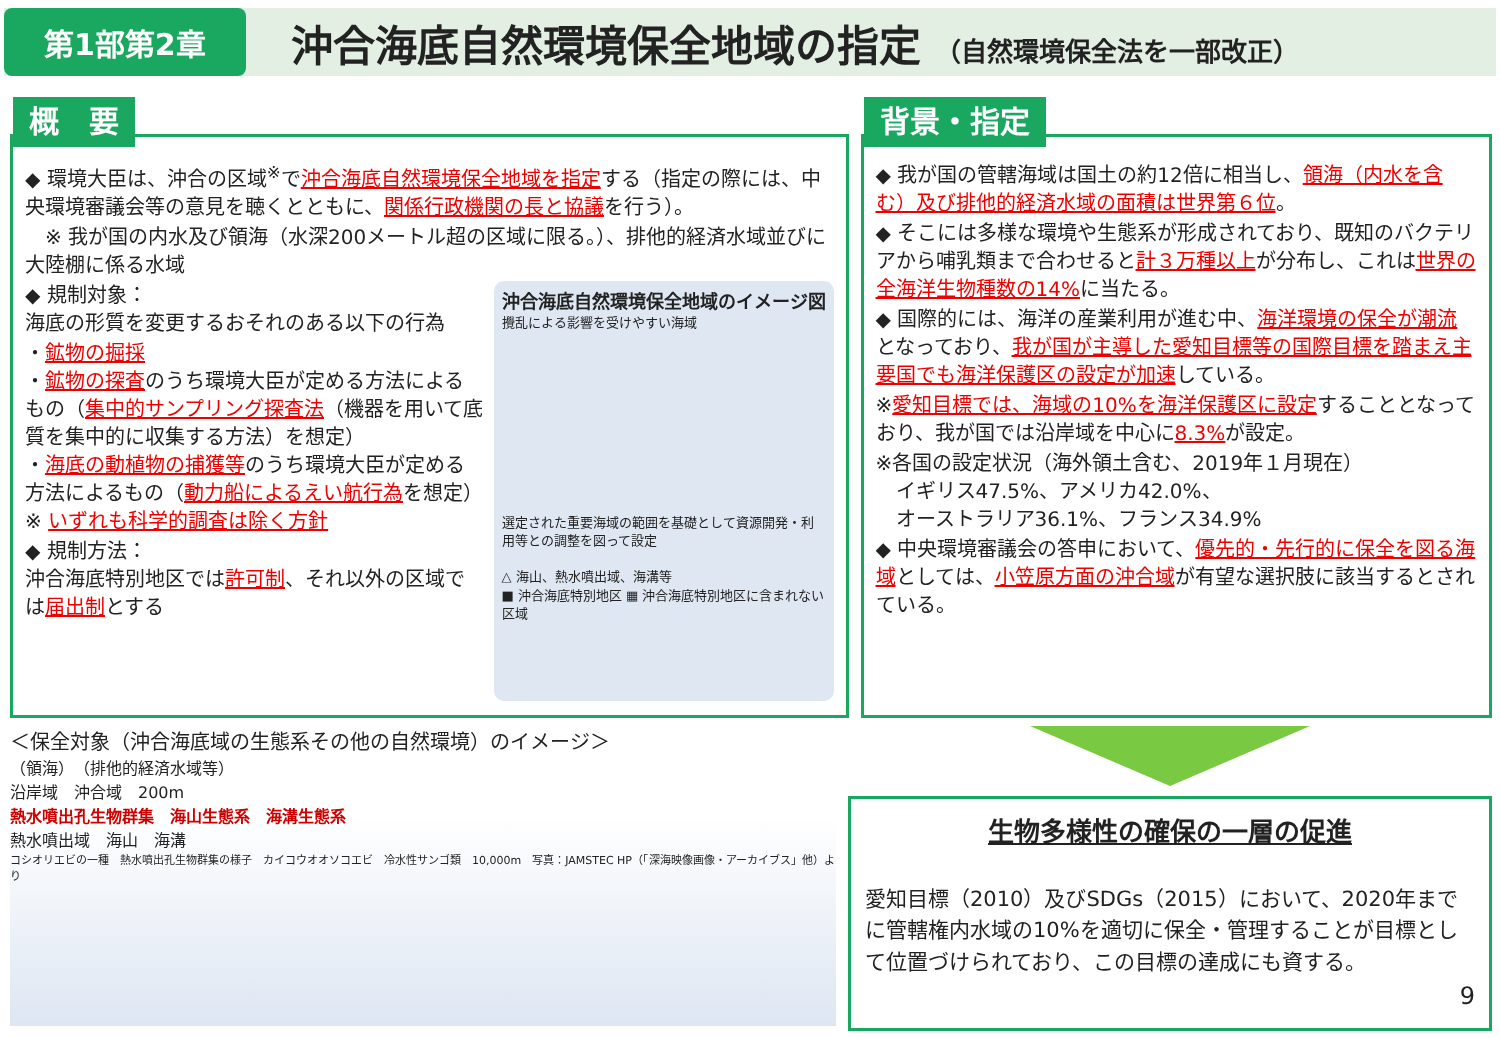第1部第2章
沖合海底自然環境保全地域の指定 （自然環境保全法を一部改正）
概　要
◆ 環境大臣は、沖合の区域<sup>※</sup>で沖合海底自然環境保全地域を指定する（指定の際には、中央環境審議会等の意見を聴くとともに、関係行政機関の長と協議を行う）。
　※ 我が国の内水及び領海（水深200メートル超の区域に限る。）、排他的経済水域並びに大陸棚に係る水域
沖合海底自然環境保全地域のイメージ図
攪乱による影響を受けやすい海域
選定された重要海域の範囲を基礎として資源開発・利用等との調整を図って設定
△ 海山、熱水噴出域、海溝等
■ 沖合海底特別地区 ▦ 沖合海底特別地区に含まれない区域
◆ 規制対象：
海底の形質を変更するおそれのある以下の行為
・鉱物の掘採
・鉱物の探査のうち環境大臣が定める方法によるもの（集中的サンプリング探査法（機器を用いて底質を集中的に収集する方法）を想定）
・海底の動植物の捕獲等のうち環境大臣が定める方法によるもの（動力船によるえい航行為を想定）
※ いずれも科学的調査は除く方針
◆ 規制方法：
沖合海底特別地区では許可制、それ以外の区域では届出制とする
背景・指定
◆ 我が国の管轄海域は国土の約12倍に相当し、領海（内水を含む）及び排他的経済水域の面積は世界第６位。
◆ そこには多様な環境や生態系が形成されており、既知のバクテリアから哺乳類まで合わせると計３万種以上が分布し、これは世界の全海洋生物種数の14% に当たる。
◆ 国際的には、海洋の産業利用が進む中、海洋環境の保全が潮流となっており、我が国が主導した愛知目標等の国際目標を踏まえ主要国でも海洋保護区の設定が加速している。
※愛知目標では、海域の10%を海洋保護区に設定することとなっており、我が国では沿岸域を中心に8.3% が設定。
※各国の設定状況（海外領土含む、2019年１月現在）
　イギリス47.5%、アメリカ42.0%、
　オーストラリア36.1%、フランス34.9%
◆ 中央環境審議会の答申において、優先的・先行的に保全を図る海域としては、小笠原方面の沖合域が有望な選択肢に該当するとされている。
＜保全対象（沖合海底域の生態系その他の自然環境）のイメージ＞
（領海）　（排他的経済水域等）
沿岸域　沖合域　200m
熱水噴出孔生物群集　海山生態系　海溝生態系
熱水噴出域　海山　海溝
コシオリエビの一種　熱水噴出孔生物群集の様子　カイコウオオソコエビ　冷水性サンゴ類　10,000m　写真：JAMSTEC HP（「深海映像画像・アーカイブス」他）より
生物多様性の確保の一層の促進
愛知目標（2010）及びSDGs（2015）において、2020年までに管轄権内水域の10%を適切に保全・管理することが目標として位置づけられており、この目標の達成にも資する。
9